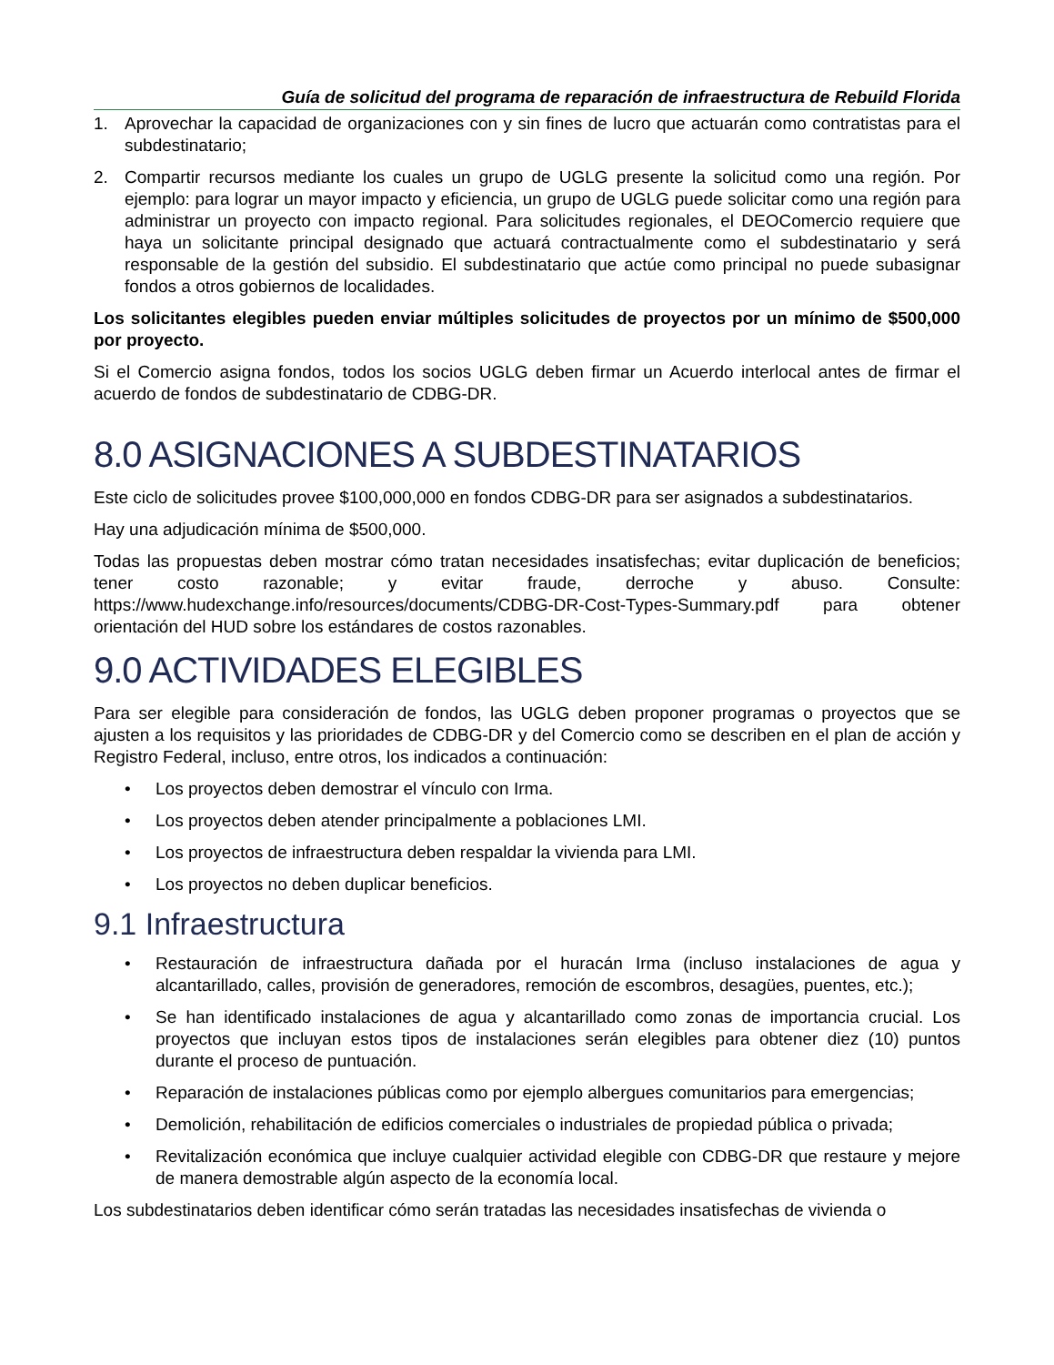Guía de solicitud del programa de reparación de infraestructura de Rebuild Florida
1. Aprovechar la capacidad de organizaciones con y sin fines de lucro que actuarán como contratistas para el subdestinatario;
2. Compartir recursos mediante los cuales un grupo de UGLG presente la solicitud como una región. Por ejemplo: para lograr un mayor impacto y eficiencia, un grupo de UGLG puede solicitar como una región para administrar un proyecto con impacto regional. Para solicitudes regionales, el DEOComercio requiere que haya un solicitante principal designado que actuará contractualmente como el subdestinatario y será responsable de la gestión del subsidio. El subdestinatario que actúe como principal no puede subasignar fondos a otros gobiernos de localidades.
Los solicitantes elegibles pueden enviar múltiples solicitudes de proyectos por un mínimo de $500,000 por proyecto.
Si el Comercio asigna fondos, todos los socios UGLG deben firmar un Acuerdo interlocal antes de firmar el acuerdo de fondos de subdestinatario de CDBG-DR.
8.0 ASIGNACIONES A SUBDESTINATARIOS
Este ciclo de solicitudes provee $100,000,000 en fondos CDBG-DR para ser asignados a subdestinatarios.
Hay una adjudicación mínima de $500,000.
Todas las propuestas deben mostrar cómo tratan necesidades insatisfechas; evitar duplicación de beneficios; tener costo razonable; y evitar fraude, derroche y abuso. Consulte: https://www.hudexchange.info/resources/documents/CDBG-DR-Cost-Types-Summary.pdf para obtener orientación del HUD sobre los estándares de costos razonables.
9.0 ACTIVIDADES ELEGIBLES
Para ser elegible para consideración de fondos, las UGLG deben proponer programas o proyectos que se ajusten a los requisitos y las prioridades de CDBG-DR y del Comercio como se describen en el plan de acción y Registro Federal, incluso, entre otros, los indicados a continuación:
• Los proyectos deben demostrar el vínculo con Irma.
• Los proyectos deben atender principalmente a poblaciones LMI.
• Los proyectos de infraestructura deben respaldar la vivienda para LMI.
• Los proyectos no deben duplicar beneficios.
9.1 Infraestructura
• Restauración de infraestructura dañada por el huracán Irma (incluso instalaciones de agua y alcantarillado, calles, provisión de generadores, remoción de escombros, desagües, puentes, etc.);
• Se han identificado instalaciones de agua y alcantarillado como zonas de importancia crucial. Los proyectos que incluyan estos tipos de instalaciones serán elegibles para obtener diez (10) puntos durante el proceso de puntuación.
• Reparación de instalaciones públicas como por ejemplo albergues comunitarios para emergencias;
• Demolición, rehabilitación de edificios comerciales o industriales de propiedad pública o privada;
• Revitalización económica que incluye cualquier actividad elegible con CDBG-DR que restaure y mejore de manera demostrable algún aspecto de la economía local.
Los subdestinatarios deben identificar cómo serán tratadas las necesidades insatisfechas de vivienda o